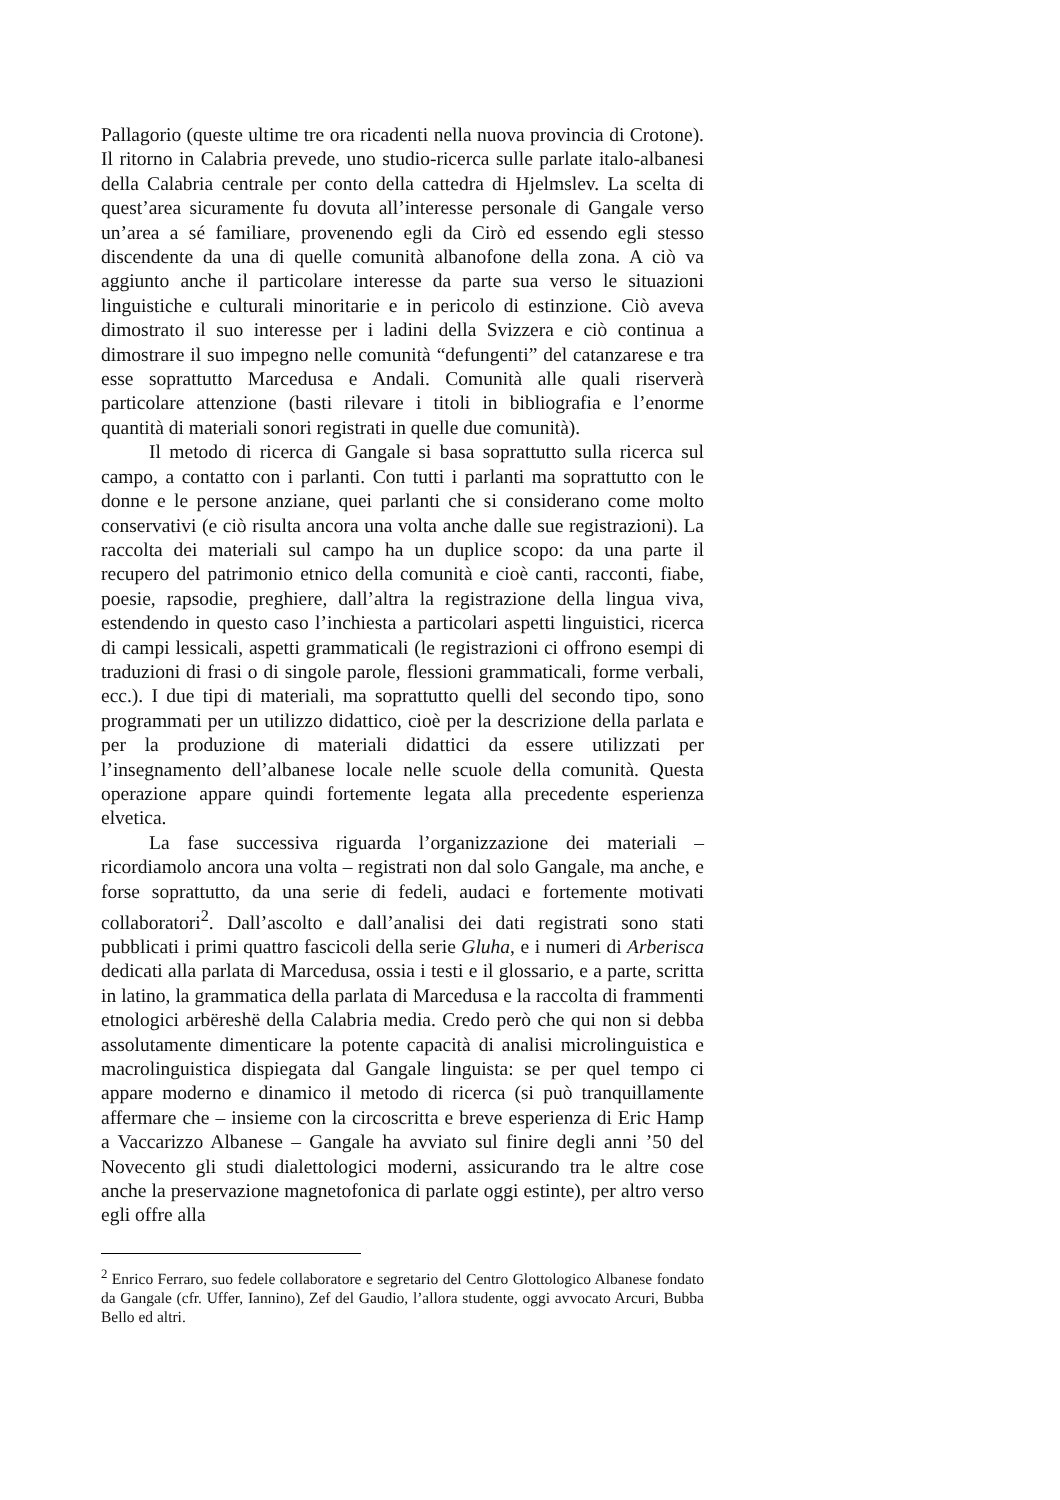Pallagorio (queste ultime tre ora ricadenti nella nuova provincia di Crotone). Il ritorno in Calabria prevede, uno studio-ricerca sulle parlate italo-albanesi della Calabria centrale per conto della cattedra di Hjelmslev. La scelta di quest’area sicuramente fu dovuta all’interesse personale di Gangale verso un’area a sé familiare, provenendo egli da Cirò ed essendo egli stesso discendente da una di quelle comunità albanofone della zona. A ciò va aggiunto anche il particolare interesse da parte sua verso le situazioni linguistiche e culturali minoritarie e in pericolo di estinzione. Ciò aveva dimostrato il suo interesse per i ladini della Svizzera e ciò continua a dimostrare il suo impegno nelle comunità “defungenti” del catanzarese e tra esse soprattutto Marcedusa e Andali. Comunità alle quali riserverà particolare attenzione (basti rilevare i titoli in bibliografia e l’enorme quantità di materiali sonori registrati in quelle due comunità).
Il metodo di ricerca di Gangale si basa soprattutto sulla ricerca sul campo, a contatto con i parlanti. Con tutti i parlanti ma soprattutto con le donne e le persone anziane, quei parlanti che si considerano come molto conservativi (e ciò risulta ancora una volta anche dalle sue registrazioni). La raccolta dei materiali sul campo ha un duplice scopo: da una parte il recupero del patrimonio etnico della comunità e cioè canti, racconti, fiabe, poesie, rapsodie, preghiere, dall’altra la registrazione della lingua viva, estendendo in questo caso l’inchiesta a particolari aspetti linguistici, ricerca di campi lessicali, aspetti grammaticali (le registrazioni ci offrono esempi di traduzioni di frasi o di singole parole, flessioni grammaticali, forme verbali, ecc.). I due tipi di materiali, ma soprattutto quelli del secondo tipo, sono programmati per un utilizzo didattico, cioè per la descrizione della parlata e per la produzione di materiali didattici da essere utilizzati per l’insegnamento dell’albanese locale nelle scuole della comunità. Questa operazione appare quindi fortemente legata alla precedente esperienza elvetica.
La fase successiva riguarda l’organizzazione dei materiali – ricordiamolo ancora una volta – registrati non dal solo Gangale, ma anche, e forse soprattutto, da una serie di fedeli, audaci e fortemente motivati collaboratori<sup>2</sup>. Dall’ascolto e dall’analisi dei dati registrati sono stati pubblicati i primi quattro fascicoli della serie Gluha, e i numeri di Arberisca dedicati alla parlata di Marcedusa, ossia i testi e il glossario, e a parte, scritta in latino, la grammatica della parlata di Marcedusa e la raccolta di frammenti etnologici arbëreshë della Calabria media. Credo però che qui non si debba assolutamente dimenticare la potente capacità di analisi microlinguistica e macrolinguistica dispiegata dal Gangale linguista: se per quel tempo ci appare moderno e dinamico il metodo di ricerca (si può tranquillamente affermare che – insieme con la circoscritta e breve esperienza di Eric Hamp a Vaccarizzo Albanese – Gangale ha avviato sul finire degli anni ’50 del Novecento gli studi dialettologici moderni, assicurando tra le altre cose anche la preservazione magnetofonica di parlate oggi estinte), per altro verso egli offre alla
<sup>2</sup> Enrico Ferraro, suo fedele collaboratore e segretario del Centro Glottologico Albanese fondato da Gangale (cfr. Uffer, Iannino), Zef del Gaudio, l’allora studente, oggi avvocato Arcuri, Bubba Bello ed altri.